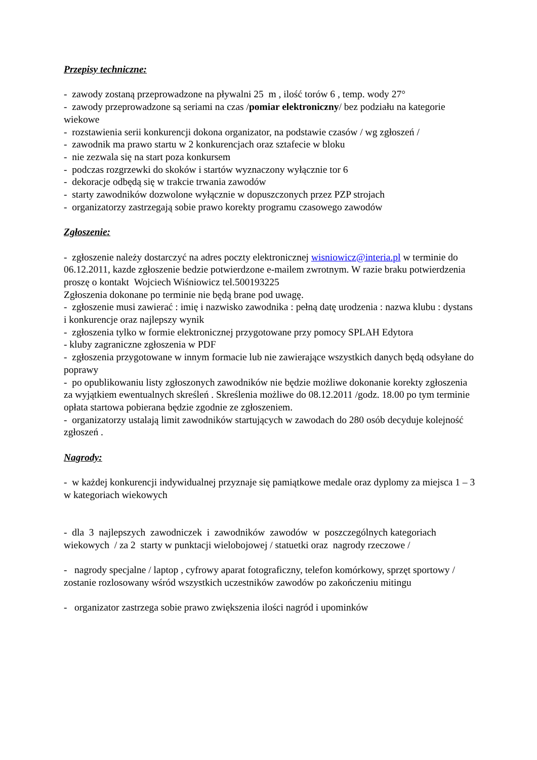Przepisy techniczne:
- zawody zostaną przeprowadzone na pływalni 25 m , ilość torów 6 , temp. wody 27°
- zawody przeprowadzone są seriami na czas /pomiar elektroniczny/ bez podziału na kategorie wiekowe
- rozstawienia serii konkurencji dokona organizator, na podstawie czasów / wg zgłoszeń /
- zawodnik ma prawo startu w 2 konkurencjach oraz sztafecie w bloku
- nie zezwala się na start poza konkursem
- podczas rozgrzewki do skoków i startów wyznaczony wyłącznie tor 6
- dekoracje odbędą się w trakcie trwania zawodów
- starty zawodników dozwolone wyłącznie w dopuszczonych przez PZP strojach
- organizatorzy zastrzegają sobie prawo korekty programu czasowego zawodów
Zgłoszenie:
- zgłoszenie należy dostarczyć na adres poczty elektronicznej wisniowicz@interia.pl w terminie do 06.12.2011, kazde zgłoszenie bedzie potwierdzone e-mailem zwrotnym. W razie braku potwierdzenia proszę o kontakt Wojciech Wiśniowicz tel.500193225
Zgłoszenia dokonane po terminie nie będą brane pod uwagę.
- zgłoszenie musi zawierać : imię i nazwisko zawodnika : pełną datę urodzenia : nazwa klubu : dystans i konkurencje oraz najlepszy wynik
- zgłoszenia tylko w formie elektronicznej przygotowane przy pomocy SPLAH Edytora
- kluby zagraniczne zgłoszenia w PDF
- zgłoszenia przygotowane w innym formacie lub nie zawierające wszystkich danych będą odsyłane do poprawy
- po opublikowaniu listy zgłoszonych zawodników nie będzie możliwe dokonanie korekty zgłoszenia za wyjątkiem ewentualnych skreśleń . Skreślenia możliwe do 08.12.2011 /godz. 18.00 po tym terminie opłata startowa pobierana będzie zgodnie ze zgłoszeniem.
- organizatorzy ustalają limit zawodników startujących w zawodach do 280 osób decyduje kolejność zgłoszeń .
Nagrody:
- w każdej konkurencji indywidualnej przyznaje się pamiątkowe medale oraz dyplomy za miejsca 1 – 3 w kategoriach wiekowych
- dla 3 najlepszych zawodniczek i zawodników zawodów w poszczególnych kategoriach wiekowych / za 2 starty w punktacji wielobojowej / statuetki oraz nagrody rzeczowe /
- nagrody specjalne / laptop , cyfrowy aparat fotograficzny, telefon komórkowy, sprzęt sportowy / zostanie rozlosowany wśród wszystkich uczestników zawodów po zakończeniu mitingu
- organizator zastrzega sobie prawo zwiększenia ilości nagród i upominków